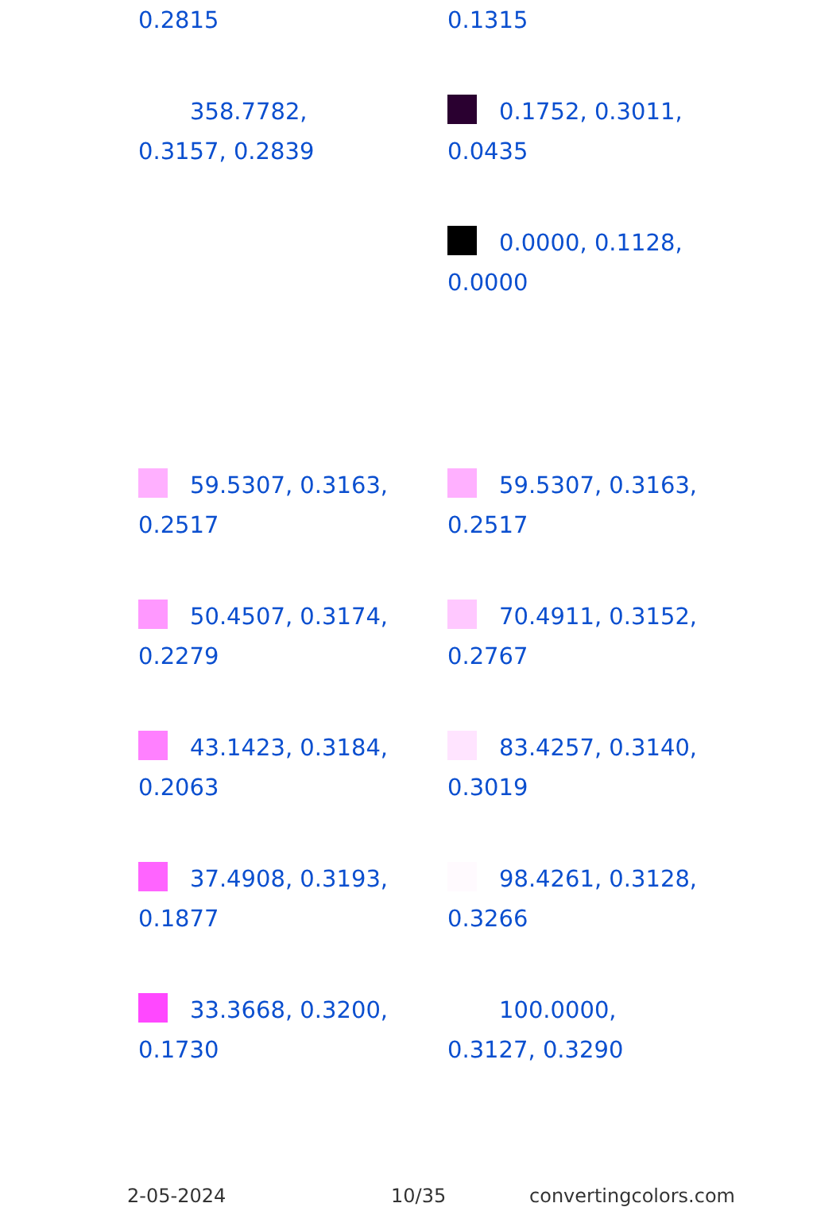0.2815 0.1315
358.7782, 0.3157, 0.2839
0.1752, 0.3011, 0.0435
0.0000, 0.1128, 0.0000
59.5307, 0.3163, 0.2517
59.5307, 0.3163, 0.2517
50.4507, 0.3174, 0.2279
70.4911, 0.3152, 0.2767
43.1423, 0.3184, 0.2063
83.4257, 0.3140, 0.3019
37.4908, 0.3193, 0.1877
98.4261, 0.3128, 0.3266
33.3668, 0.3200, 0.1730
100.0000, 0.3127, 0.3290
2-05-2024 10/35 convertingcolors.com